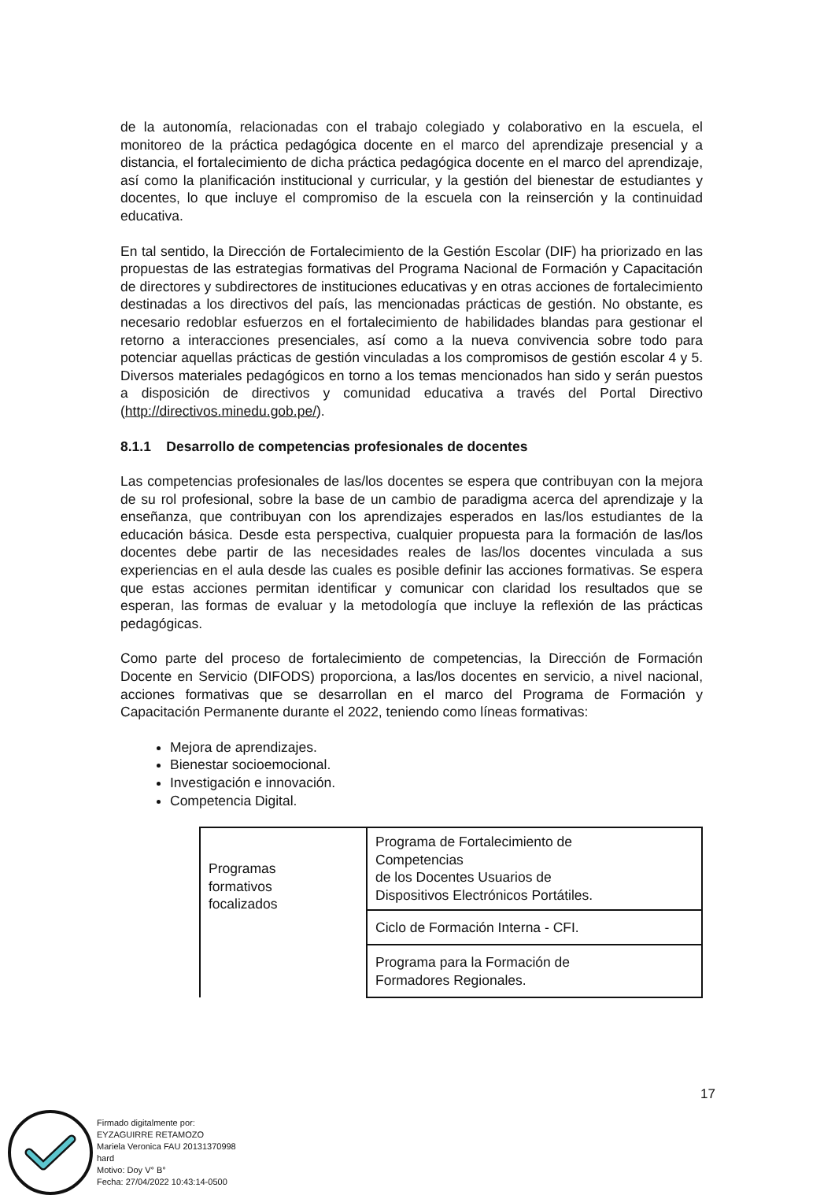de la autonomía, relacionadas con el trabajo colegiado y colaborativo en la escuela, el monitoreo de la práctica pedagógica docente en el marco del aprendizaje presencial y a distancia, el fortalecimiento de dicha práctica pedagógica docente en el marco del aprendizaje, así como la planificación institucional y curricular, y la gestión del bienestar de estudiantes y docentes, lo que incluye el compromiso de la escuela con la reinserción y la continuidad educativa.
En tal sentido, la Dirección de Fortalecimiento de la Gestión Escolar (DIF) ha priorizado en las propuestas de las estrategias formativas del Programa Nacional de Formación y Capacitación de directores y subdirectores de instituciones educativas y en otras acciones de fortalecimiento destinadas a los directivos del país, las mencionadas prácticas de gestión. No obstante, es necesario redoblar esfuerzos en el fortalecimiento de habilidades blandas para gestionar el retorno a interacciones presenciales, así como a la nueva convivencia sobre todo para potenciar aquellas prácticas de gestión vinculadas a los compromisos de gestión escolar 4 y 5. Diversos materiales pedagógicos en torno a los temas mencionados han sido y serán puestos a disposición de directivos y comunidad educativa a través del Portal Directivo (http://directivos.minedu.gob.pe/).
8.1.1 Desarrollo de competencias profesionales de docentes
Las competencias profesionales de las/los docentes se espera que contribuyan con la mejora de su rol profesional, sobre la base de un cambio de paradigma acerca del aprendizaje y la enseñanza, que contribuyan con los aprendizajes esperados en las/los estudiantes de la educación básica. Desde esta perspectiva, cualquier propuesta para la formación de las/los docentes debe partir de las necesidades reales de las/los docentes vinculada a sus experiencias en el aula desde las cuales es posible definir las acciones formativas. Se espera que estas acciones permitan identificar y comunicar con claridad los resultados que se esperan, las formas de evaluar y la metodología que incluye la reflexión de las prácticas pedagógicas.
Como parte del proceso de fortalecimiento de competencias, la Dirección de Formación Docente en Servicio (DIFODS) proporciona, a las/los docentes en servicio, a nivel nacional, acciones formativas que se desarrollan en el marco del Programa de Formación y Capacitación Permanente durante el 2022, teniendo como líneas formativas:
Mejora de aprendizajes.
Bienestar socioemocional.
Investigación e innovación.
Competencia Digital.
| Programas formativos focalizados | Programa de Fortalecimiento de Competencias de los Docentes Usuarios de Dispositivos Electrónicos Portátiles. |
| | Ciclo de Formación Interna - CFI. |
| | Programa para la Formación de Formadores Regionales. |
17
Firmado digitalmente por:
EYZAGUIRRE RETAMOZO
Mariela Veronica FAU 20131370998
hard
Motivo: Doy V° B°
Fecha: 27/04/2022 10:43:14-0500